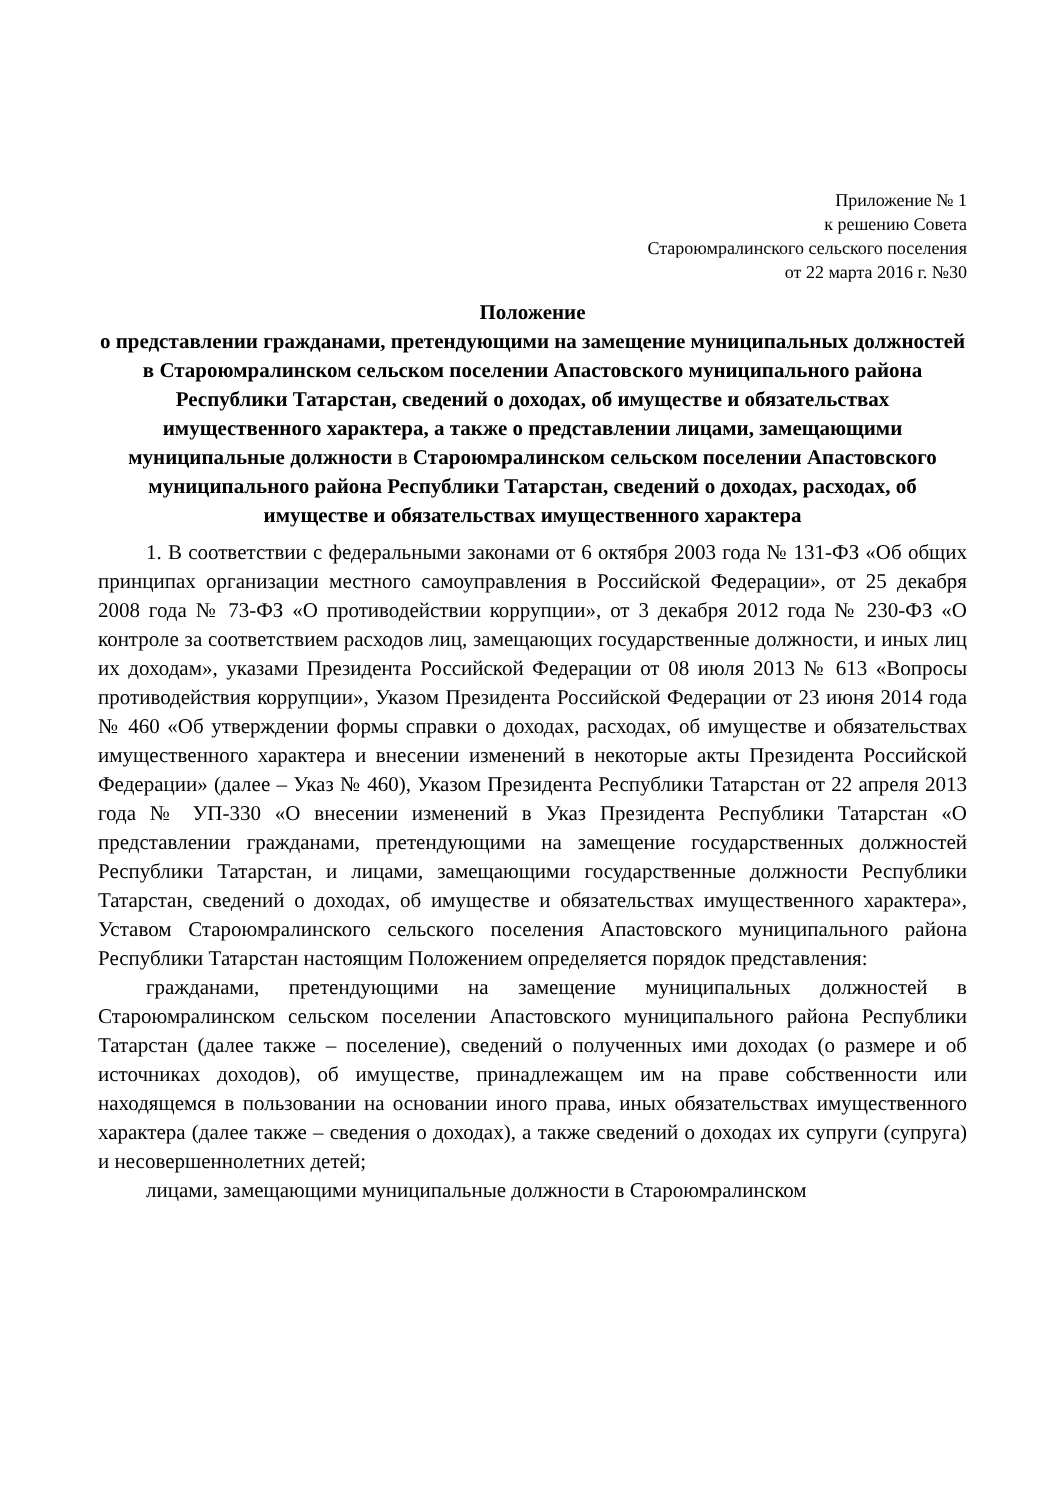Приложение № 1
к решению Совета
Староюмралинского сельского поселения
от 22 марта 2016 г. №30
Положение
о представлении гражданами, претендующими на замещение муниципальных должностей в Староюмралинском сельском поселении Апастовского муниципального района Республики Татарстан, сведений о доходах, об имуществе и обязательствах имущественного характера, а также о представлении лицами, замещающими муниципальные должности в Староюмралинском сельском поселении Апастовского муниципального района Республики Татарстан, сведений о доходах, расходах, об имуществе и обязательствах имущественного характера
1. В соответствии с федеральными законами от 6 октября 2003 года № 131-ФЗ «Об общих принципах организации местного самоуправления в Российской Федерации», от 25 декабря 2008 года № 73-ФЗ «О противодействии коррупции», от 3 декабря 2012 года № 230-ФЗ «О контроле за соответствием расходов лиц, замещающих государственные должности, и иных лиц их доходам», указами Президента Российской Федерации от 08 июля 2013 № 613 «Вопросы противодействия коррупции», Указом Президента Российской Федерации от 23 июня 2014 года № 460 «Об утверждении формы справки о доходах, расходах, об имуществе и обязательствах имущественного характера и внесении изменений в некоторые акты Президента Российской Федерации» (далее – Указ № 460), Указом Президента Республики Татарстан от 22 апреля 2013 года № УП-330 «О внесении изменений в Указ Президента Республики Татарстан «О представлении гражданами, претендующими на замещение государственных должностей Республики Татарстан, и лицами, замещающими государственные должности Республики Татарстан, сведений о доходах, об имуществе и обязательствах имущественного характера», Уставом Староюмралинского сельского поселения Апастовского муниципального района Республики Татарстан настоящим Положением определяется порядок представления:
гражданами, претендующими на замещение муниципальных должностей в Староюмралинском сельском поселении Апастовского муниципального района Республики Татарстан (далее также – поселение), сведений о полученных ими доходах (о размере и об источниках доходов), об имуществе, принадлежащем им на праве собственности или находящемся в пользовании на основании иного права, иных обязательствах имущественного характера (далее также – сведения о доходах), а также сведений о доходах их супруги (супруга) и несовершеннолетних детей;
лицами, замещающими муниципальные должности в Староюмралинском